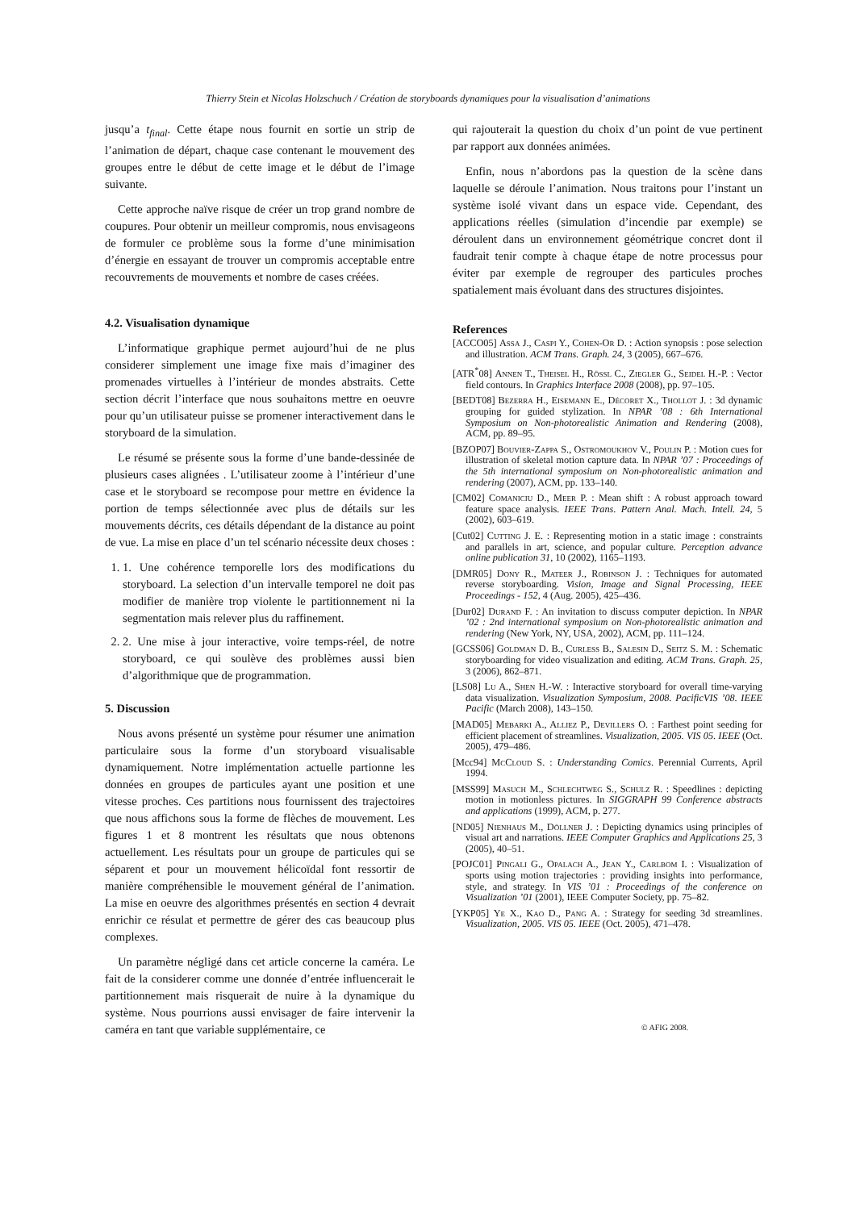Thierry Stein et Nicolas Holzschuch / Création de storyboards dynamiques pour la visualisation d’animations
jusqu’a t<sub>final</sub>. Cette étape nous fournit en sortie un strip de l’animation de départ, chaque case contenant le mouvement des groupes entre le début de cette image et le début de l’image suivante.
Cette approche naïve risque de créer un trop grand nombre de coupures. Pour obtenir un meilleur compromis, nous envisageons de formuler ce problème sous la forme d’une minimisation d’énergie en essayant de trouver un compromis acceptable entre recouvrements de mouvements et nombre de cases créées.
4.2. Visualisation dynamique
L’informatique graphique permet aujourd’hui de ne plus considerer simplement une image fixe mais d’imaginer des promenades virtuelles à l’intérieur de mondes abstraits. Cette section décrit l’interface que nous souhaitons mettre en oeuvre pour qu’un utilisateur puisse se promener interactivement dans le storyboard de la simulation.
Le résumé se présente sous la forme d’une bande-dessinée de plusieurs cases alignées . L’utilisateur zoome à l’intérieur d’une case et le storyboard se recompose pour mettre en évidence la portion de temps sélectionnée avec plus de détails sur les mouvements décrits, ces détails dépendant de la distance au point de vue. La mise en place d’un tel scénario nécessite deux choses :
1. 1. Une cohérence temporelle lors des modifications du storyboard. La selection d’un intervalle temporel ne doit pas modifier de manière trop violente le partitionnement ni la segmentation mais relever plus du raffinement.
2. 2. Une mise à jour interactive, voire temps-réel, de notre storyboard, ce qui soulève des problèmes aussi bien d’algorithmique que de programmation.
5. Discussion
Nous avons présenté un système pour résumer une animation particulaire sous la forme d’un storyboard visualisable dynamiquement. Notre implémentation actuelle partionne les données en groupes de particules ayant une position et une vitesse proches. Ces partitions nous fournissent des trajectoires que nous affichons sous la forme de flèches de mouvement. Les figures 1 et 8 montrent les résultats que nous obtenons actuellement. Les résultats pour un groupe de particules qui se séparent et pour un mouvement hélicoïdal font ressortir de manière compréhensible le mouvement général de l’animation. La mise en oeuvre des algorithmes présentés en section 4 devrait enrichir ce résulat et permettre de gérer des cas beaucoup plus complexes.
Un paramètre négligé dans cet article concerne la caméra. Le fait de la considerer comme une donnée d’entrée influencerait le partitionnement mais risquerait de nuire à la dynamique du système. Nous pourrions aussi envisager de faire intervenir la caméra en tant que variable supplémentaire, ce
qui rajouterait la question du choix d’un point de vue pertinent par rapport aux données animées.
Enfin, nous n’abordons pas la question de la scène dans laquelle se déroule l’animation. Nous traitons pour l’instant un système isolé vivant dans un espace vide. Cependant, des applications réelles (simulation d’incendie par exemple) se déroulent dans un environnement géométrique concret dont il faudrait tenir compte à chaque étape de notre processus pour éviter par exemple de regrouper des particules proches spatialement mais évoluant dans des structures disjointes.
References
[ACCO05] Assa J., Caspi Y., Cohen-Or D. : Action synopsis : pose selection and illustration. ACM Trans. Graph. 24, 3 (2005), 667–676.
[ATR<sup>*</sup>08] Annen T., Theisel H., Rössl C., Ziegler G., Seidel H.-P. : Vector field contours. In Graphics Interface 2008 (2008), pp. 97–105.
[BEDT08] Bezerra H., Eisemann E., Décoret X., Thollot J. : 3d dynamic grouping for guided stylization. In NPAR ’08 : 6th International Symposium on Non-photorealistic Animation and Rendering (2008), ACM, pp. 89–95.
[BZOP07] Bouvier-Zappa S., Ostromoukhov V., Poulin P. : Motion cues for illustration of skeletal motion capture data. In NPAR ’07 : Proceedings of the 5th international symposium on Non-photorealistic animation and rendering (2007), ACM, pp. 133–140.
[CM02] Comaniciu D., Meer P. : Mean shift : A robust approach toward feature space analysis. IEEE Trans. Pattern Anal. Mach. Intell. 24, 5 (2002), 603–619.
[Cut02] Cutting J. E. : Representing motion in a static image : constraints and parallels in art, science, and popular culture. Perception advance online publication 31, 10 (2002), 1165–1193.
[DMR05] Dony R., Mateer J., Robinson J. : Techniques for automated reverse storyboarding. Vision, Image and Signal Processing, IEEE Proceedings - 152, 4 (Aug. 2005), 425–436.
[Dur02] Durand F. : An invitation to discuss computer depiction. In NPAR ’02 : 2nd international symposium on Non-photorealistic animation and rendering (New York, NY, USA, 2002), ACM, pp. 111–124.
[GCSS06] Goldman D. B., Curless B., Salesin D., Seitz S. M. : Schematic storyboarding for video visualization and editing. ACM Trans. Graph. 25, 3 (2006), 862–871.
[LS08] Lu A., Shen H.-W. : Interactive storyboard for overall time-varying data visualization. Visualization Symposium, 2008. PacificVIS ’08. IEEE Pacific (March 2008), 143–150.
[MAD05] Mebarki A., Alliez P., Devillers O. : Farthest point seeding for efficient placement of streamlines. Visualization, 2005. VIS 05. IEEE (Oct. 2005), 479–486.
[Mcc94] McCloud S. : Understanding Comics. Perennial Currents, April 1994.
[MSS99] Masuch M., Schlechtweg S., Schulz R. : Speedlines : depicting motion in motionless pictures. In SIGGRAPH 99 Conference abstracts and applications (1999), ACM, p. 277.
[ND05] Nienhaus M., Döllner J. : Depicting dynamics using principles of visual art and narrations. IEEE Computer Graphics and Applications 25, 3 (2005), 40–51.
[POJC01] Pingali G., Opalach A., Jean Y., Carlbom I. : Visualization of sports using motion trajectories : providing insights into performance, style, and strategy. In VIS ’01 : Proceedings of the conference on Visualization ’01 (2001), IEEE Computer Society, pp. 75–82.
[YKP05] Ye X., Kao D., Pang A. : Strategy for seeding 3d streamlines. Visualization, 2005. VIS 05. IEEE (Oct. 2005), 471–478.
© AFIG 2008.